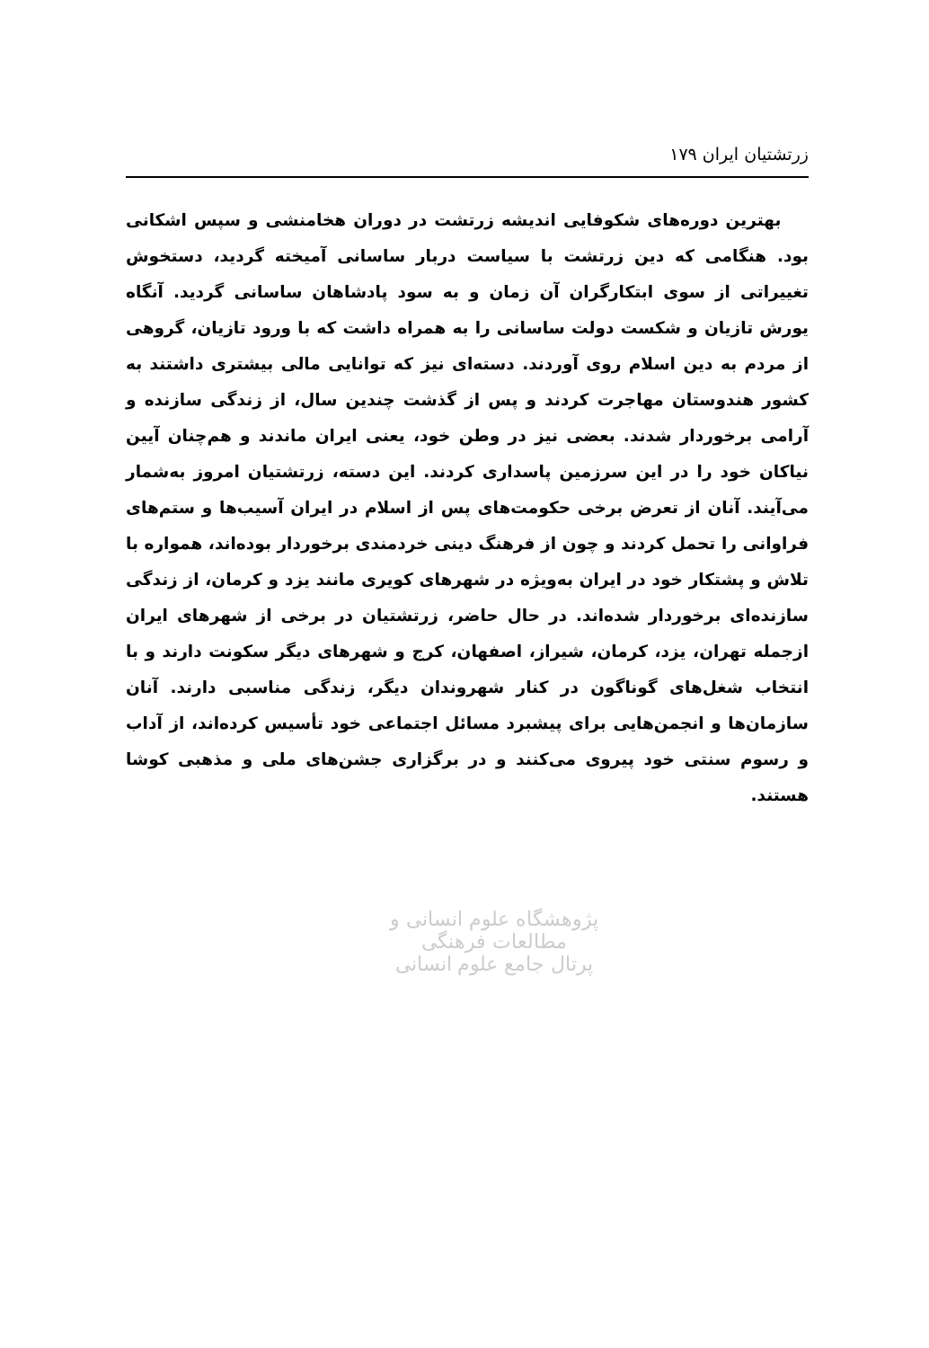زرتشتیان ایران ۱۷۹
بهترین دوره‌های شکوفایی اندیشه زرتشت در دوران هخامنشی و سپس اشکانی بود. هنگامی که دین زرتشت با سیاست دربار ساسانی آمیخته گردید، دستخوش تغییراتی از سوی ابتکارگران آن زمان و به سود پادشاهان ساسانی گردید. آنگاه یورش تازیان و شکست دولت ساسانی را به همراه داشت که با ورود تازیان، گروهی از مردم به دین اسلام روی آوردند. دسته‌ای نیز که توانایی مالی بیشتری داشتند به کشور هندوستان مهاجرت کردند و پس از گذشت چندین سال، از زندگی سازنده و آرامی برخوردار شدند. بعضی نیز در وطن خود، یعنی ایران ماندند و هم‌چنان آیین نیاکان خود را در این سرزمین پاسداری کردند. این دسته، زرتشتیان امروز به‌شمار می‌آیند. آنان از تعرض برخی حکومت‌های پس از اسلام در ایران آسیب‌ها و ستم‌های فراوانی را تحمل کردند و چون از فرهنگ دینی خردمندی برخوردار بوده‌اند، همواره با تلاش و پشتکار خود در ایران به‌ویژه در شهرهای کویری مانند یزد و کرمان، از زندگی سازنده‌ای برخوردار شده‌اند. در حال حاضر، زرتشتیان در برخی از شهرهای ایران ازجمله تهران، یزد، کرمان، شیراز، اصفهان، کرج و شهرهای دیگر سکونت دارند و با انتخاب شغل‌های گوناگون در کنار شهروندان دیگر، زندگی مناسبی دارند. آنان سازمان‌ها و انجمن‌هایی برای پیشبرد مسائل اجتماعی خود تأسیس کرده‌اند، از آداب و رسوم سنتی خود پیروی می‌کنند و در برگزاری جشن‌های ملی و مذهبی کوشا هستند.
پژوهشگاه علوم انسانی و مطالعات فرهنگی
پرتال جامع علوم انسانی